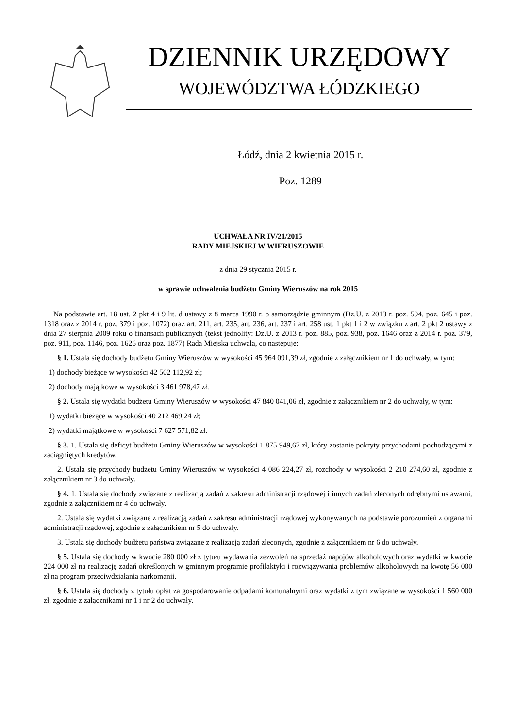DZIENNIK URZĘDOWY
WOJEWÓDZTWA ŁÓDZKIEGO
Łódź, dnia 2 kwietnia 2015 r.
Poz. 1289
UCHWAŁA NR IV/21/2015
RADY MIEJSKIEJ W WIERUSZOWIE
z dnia 29 stycznia 2015 r.
w sprawie uchwalenia budżetu Gminy Wieruszów na rok 2015
Na podstawie art. 18 ust. 2 pkt 4 i 9 lit. d ustawy z 8 marca 1990 r. o samorządzie gminnym (Dz.U. z 2013 r. poz. 594, poz. 645 i poz. 1318 oraz z 2014 r. poz. 379 i poz. 1072) oraz art. 211, art. 235, art. 236, art. 237 i art. 258 ust. 1 pkt 1 i 2 w związku z art. 2 pkt 2 ustawy z dnia 27 sierpnia 2009 roku o finansach publicznych (tekst jednolity: Dz.U. z 2013 r. poz. 885, poz. 938, poz. 1646 oraz z 2014 r. poz. 379, poz. 911, poz. 1146, poz. 1626 oraz poz. 1877) Rada Miejska uchwala, co następuje:
§ 1. Ustala się dochody budżetu Gminy Wieruszów w wysokości 45 964 091,39 zł, zgodnie z załącznikiem nr 1 do uchwały, w tym:
1) dochody bieżące w wysokości 42 502 112,92 zł;
2) dochody majątkowe w wysokości 3 461 978,47 zł.
§ 2. Ustala się wydatki budżetu Gminy Wieruszów w wysokości 47 840 041,06 zł, zgodnie z załącznikiem nr 2 do uchwały, w tym:
1) wydatki bieżące w wysokości 40 212 469,24 zł;
2) wydatki majątkowe w wysokości 7 627 571,82 zł.
§ 3. 1. Ustala się deficyt budżetu Gminy Wieruszów w wysokości 1 875 949,67 zł, który zostanie pokryty przychodami pochodzącymi z zaciągniętych kredytów.
2. Ustala się przychody budżetu Gminy Wieruszów w wysokości 4 086 224,27 zł, rozchody w wysokości 2 210 274,60 zł, zgodnie z załącznikiem nr 3 do uchwały.
§ 4. 1. Ustala się dochody związane z realizacją zadań z zakresu administracji rządowej i innych zadań zleconych odrębnymi ustawami, zgodnie z załącznikiem nr 4 do uchwały.
2. Ustala się wydatki związane z realizacją zadań z zakresu administracji rządowej wykonywanych na podstawie porozumień z organami administracji rządowej, zgodnie z załącznikiem nr 5 do uchwały.
3. Ustala się dochody budżetu państwa związane z realizacją zadań zleconych, zgodnie z załącznikiem nr 6 do uchwały.
§ 5. Ustala się dochody w kwocie 280 000 zł z tytułu wydawania zezwoleń na sprzedaż napojów alkoholowych oraz wydatki w kwocie 224 000 zł na realizację zadań określonych w gminnym programie profilaktyki i rozwiązywania problemów alkoholowych na kwotę 56 000 zł na program przeciwdziałania narkomanii.
§ 6. Ustala się dochody z tytułu opłat za gospodarowanie odpadami komunalnymi oraz wydatki z tym związane w wysokości 1 560 000 zł, zgodnie z załącznikami nr 1 i nr 2 do uchwały.